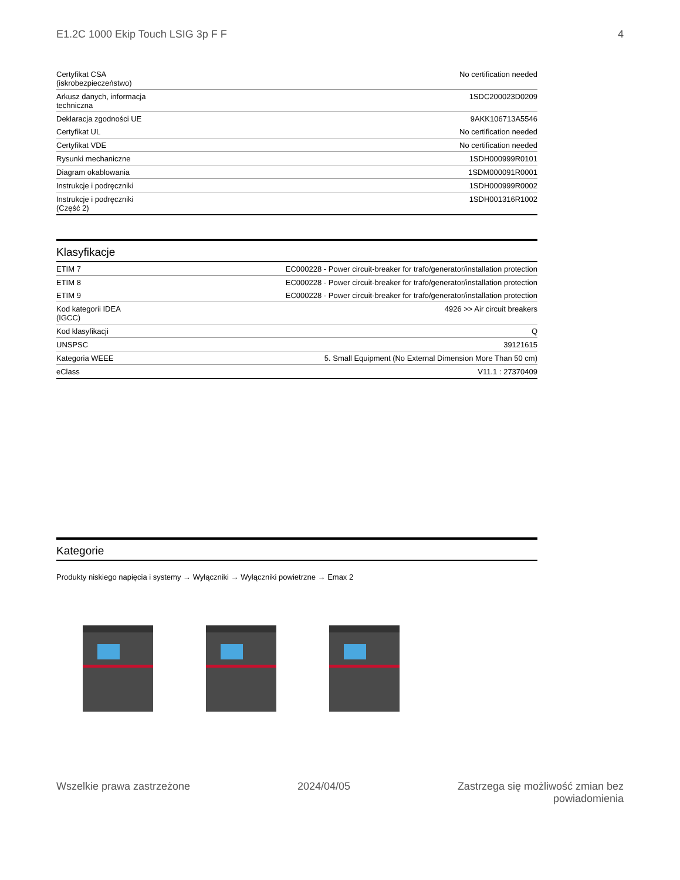E1.2C 1000 Ekip Touch LSIG 3p F F 4
| Certyfikat CSA (iskrobezpieczeństwo) | No certification needed |
| Arkusz danych, informacja techniczna | 1SDC200023D0209 |
| Deklaracja zgodności UE | 9AKK106713A5546 |
| Certyfikat UL | No certification needed |
| Certyfikat VDE | No certification needed |
| Rysunki mechaniczne | 1SDH000999R0101 |
| Diagram okablowania | 1SDM000091R0001 |
| Instrukcje i podręczniki | 1SDH000999R0002 |
| Instrukcje i podręczniki (Część 2) | 1SDH001316R1002 |
Klasyfikacje
| ETIM 7 | EC000228 - Power circuit-breaker for trafo/generator/installation protection |
| ETIM 8 | EC000228 - Power circuit-breaker for trafo/generator/installation protection |
| ETIM 9 | EC000228 - Power circuit-breaker for trafo/generator/installation protection |
| Kod kategorii IDEA (IGCC) | 4926 >> Air circuit breakers |
| Kod klasyfikacji | Q |
| UNSPSC | 39121615 |
| Kategoria WEEE | 5. Small Equipment (No External Dimension More Than 50 cm) |
| eClass | V11.1 : 27370409 |
Kategorie
Produkty niskiego napięcia i systemy → Wyłączniki → Wyłączniki powietrzne → Emax 2
Wszelkie prawa zastrzeżone 2024/04/05 Zastrzega się możliwość zmian bez
powiadomienia